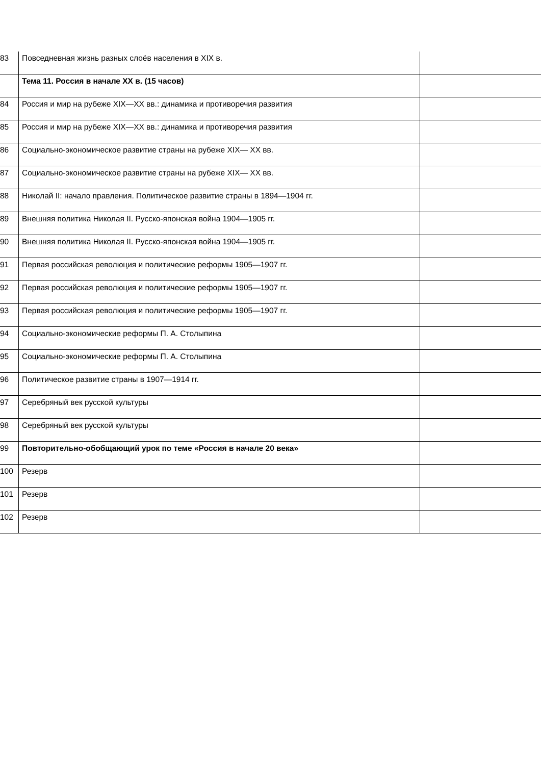| 83 | Повседневная жизнь разных слоёв населения в XIX в. | |
| | Тема 11. Россия в начале XX в. (15 часов) | |
| 84 | Россия и мир на рубеже XIX—XX вв.: динамика и противоречия развития | |
| 85 | Россия и мир на рубеже XIX—XX вв.: динамика и противоречия развития | |
| 86 | Социально-экономическое развитие страны на рубеже XIX— XX вв. | |
| 87 | Социально-экономическое развитие страны на рубеже XIX— XX вв. | |
| 88 | Николай II: начало правления. Политическое развитие страны в 1894—1904 гг. | |
| 89 | Внешняя политика Николая II. Русско-японская война 1904—1905 гг. | |
| 90 | Внешняя политика Николая II. Русско-японская война 1904—1905 гг. | |
| 91 | Первая российская революция и политические реформы 1905—1907 гг. | |
| 92 | Первая российская революция и политические реформы 1905—1907 гг. | |
| 93 | Первая российская революция и политические реформы 1905—1907 гг. | |
| 94 | Социально-экономические реформы П. А. Столыпина | |
| 95 | Социально-экономические реформы П. А. Столыпина | |
| 96 | Политическое развитие страны в 1907—1914 гг. | |
| 97 | Серебряный век русской культуры | |
| 98 | Серебряный век русской культуры | |
| 99 | Повторительно-обобщающий урок по теме «Россия в начале 20 века» | |
| 100 | Резерв | |
| 101 | Резерв | |
| 102 | Резерв | |